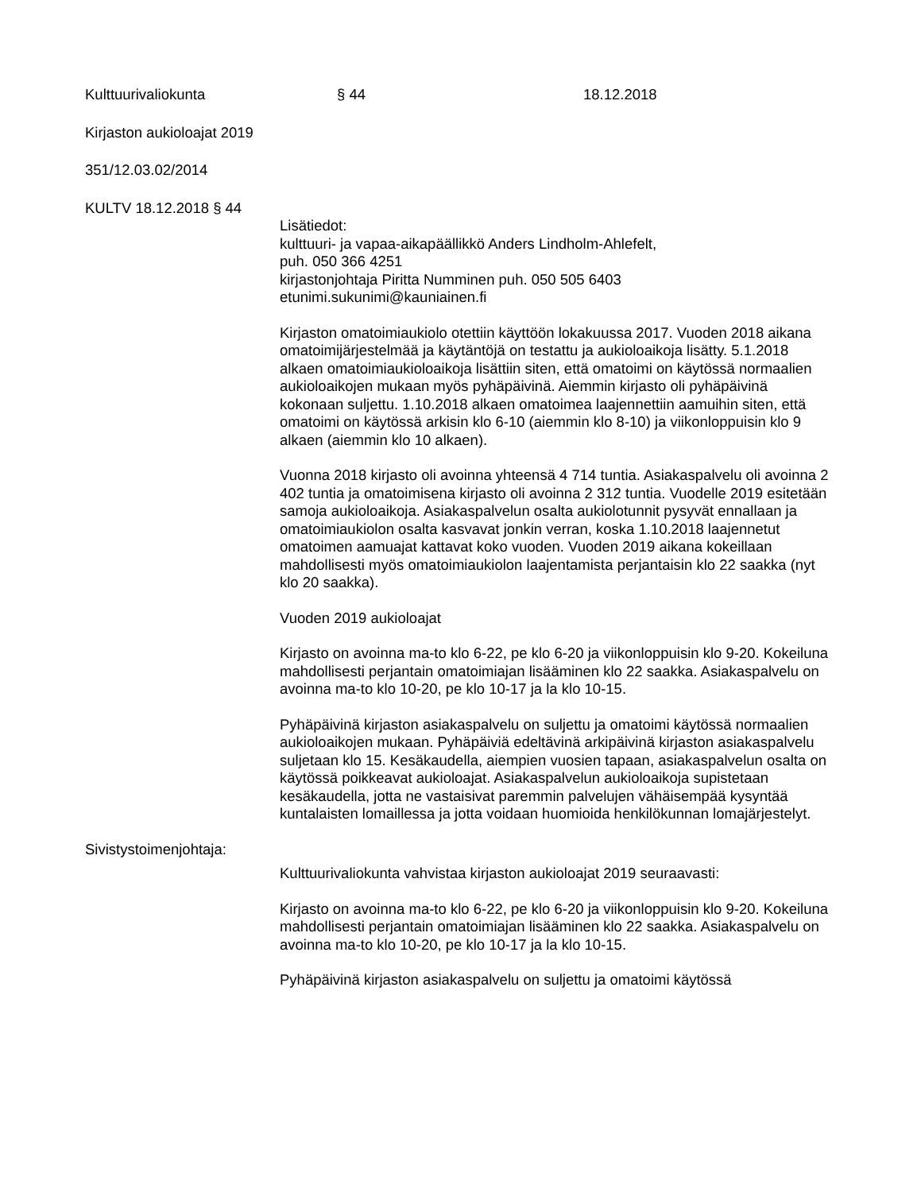Kulttuurivaliokunta § 44 18.12.2018
Kirjaston aukioloajat 2019
351/12.03.02/2014
KULTV 18.12.2018 § 44
Lisätiedot:
kulttuuri- ja vapaa-aikapäällikkö Anders Lindholm-Ahlefelt,
puh. 050 366 4251
kirjastonjohtaja Piritta Numminen puh. 050 505 6403
etunimi.sukunimi@kauniainen.fi
Kirjaston omatoimiaukiolo otettiin käyttöön lokakuussa 2017. Vuoden 2018 aikana omatoimijärjestelmää ja käytäntöjä on testattu ja aukioloaikoja lisätty. 5.1.2018 alkaen omatoimiaukioloaikoja lisättiin siten, että omatoimi on käytössä normaalien aukioloaikojen mukaan myös pyhäpäivinä. Aiemmin kirjasto oli pyhäpäivinä kokonaan suljettu. 1.10.2018 alkaen omatoimea laajennettiin aamuihin siten, että omatoimi on käytössä arkisin klo 6-10 (aiemmin klo 8-10) ja viikonloppuisin klo 9 alkaen (aiemmin klo 10 alkaen).
Vuonna 2018 kirjasto oli avoinna yhteensä 4 714 tuntia. Asiakaspalvelu oli avoinna 2 402 tuntia ja omatoimisena kirjasto oli avoinna 2 312 tuntia. Vuodelle 2019 esitetään samoja aukioloaikoja. Asiakaspalvelun osalta aukiolotunnit pysyvät ennallaan ja omatoimiaukiolon osalta kasvavat jonkin verran, koska 1.10.2018 laajennetut omatoimen aamuajat kattavat koko vuoden. Vuoden 2019 aikana kokeillaan mahdollisesti myös omatoimiaukiolon laajentamista perjantaisin klo 22 saakka (nyt klo 20 saakka).
Vuoden 2019 aukioloajat
Kirjasto on avoinna ma-to klo 6-22, pe klo 6-20 ja viikonloppuisin klo 9-20. Kokeiluna mahdollisesti perjantain omatoimiajan lisääminen klo 22 saakka. Asiakaspalvelu on avoinna ma-to klo 10-20, pe klo 10-17 ja la klo 10-15.
Pyhäpäivinä kirjaston asiakaspalvelu on suljettu ja omatoimi käytössä normaalien aukioloaikojen mukaan. Pyhäpäiviä edeltävinä arkipäivinä kirjaston asiakaspalvelu suljetaan klo 15. Kesäkaudella, aiempien vuosien tapaan, asiakaspalvelun osalta on käytössä poikkeavat aukioloajat. Asiakaspalvelun aukioloaikoja supistetaan kesäkaudella, jotta ne vastaisivat paremmin palvelujen vähäisempää kysyntää kuntalaisten lomaillessa ja jotta voidaan huomioida henkilökunnan lomajärjestelyt.
Sivistystoimenjohtaja:
Kulttuurivaliokunta vahvistaa kirjaston aukioloajat 2019 seuraavasti:
Kirjasto on avoinna ma-to klo 6-22, pe klo 6-20 ja viikonloppuisin klo 9-20. Kokeiluna mahdollisesti perjantain omatoimiajan lisääminen klo 22 saakka. Asiakaspalvelu on avoinna ma-to klo 10-20, pe klo 10-17 ja la klo 10-15.
Pyhäpäivinä kirjaston asiakaspalvelu on suljettu ja omatoimi käytössä